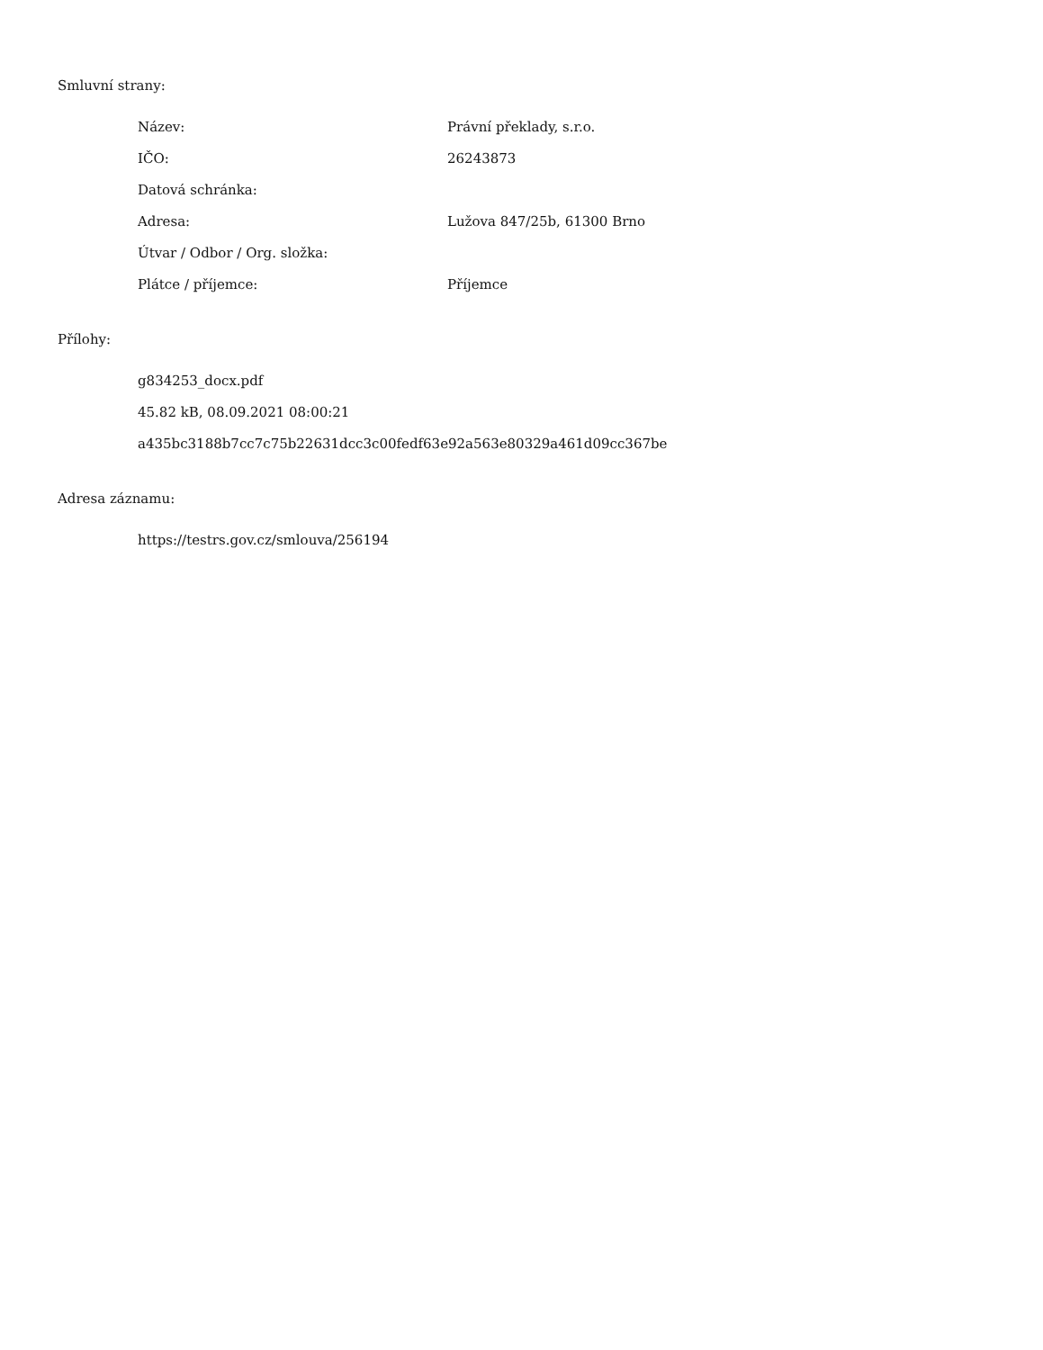Smluvní strany:
| Název: | Právní překlady, s.r.o. |
| IČO: | 26243873 |
| Datová schránka: | |
| Adresa: | Lužova 847/25b, 61300 Brno |
| Útvar / Odbor / Org. složka: | |
| Plátce / příjemce: | Příjemce |
Přílohy:
g834253_docx.pdf
45.82 kB, 08.09.2021 08:00:21
a435bc3188b7cc7c75b22631dcc3c00fedf63e92a563e80329a461d09cc367be
Adresa záznamu:
https://testrs.gov.cz/smlouva/256194